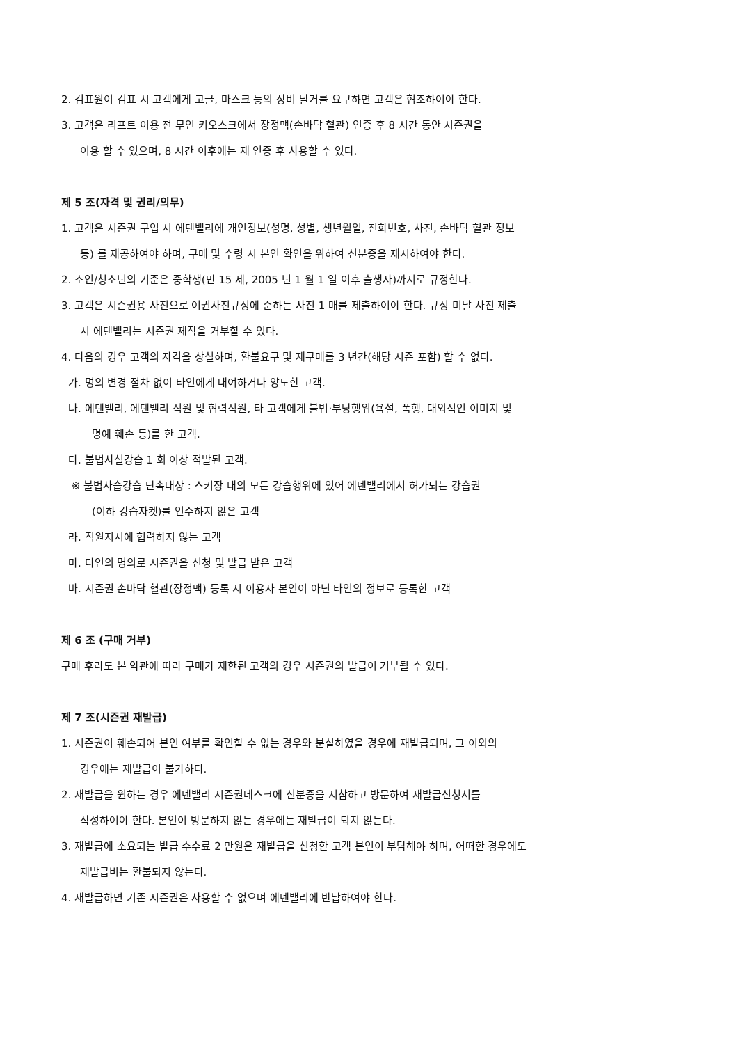2. 검표원이 검표 시 고객에게 고글, 마스크 등의 장비 탈거를 요구하면 고객은 협조하여야 한다.
3. 고객은 리프트 이용 전 무인 키오스크에서 장정맥(손바닥 혈관) 인증 후 8 시간 동안 시즌권을
이용 할 수 있으며, 8 시간 이후에는 재 인증 후 사용할 수 있다.
제 5 조(자격 및 권리/의무)
1. 고객은 시즌권 구입 시 에덴밸리에 개인정보(성명, 성별, 생년월일, 전화번호, 사진, 손바닥 혈관 정보
등) 를 제공하여야 하며, 구매 및 수령 시 본인 확인을 위하여 신분증을 제시하여야 한다.
2. 소인/청소년의 기준은 중학생(만 15 세, 2005 년 1 월 1 일 이후 출생자)까지로 규정한다.
3. 고객은 시즌권용 사진으로 여권사진규정에 준하는 사진 1 매를 제출하여야 한다. 규정 미달 사진 제출
시 에덴밸리는 시즌권 제작을 거부할 수 있다.
4. 다음의 경우 고객의 자격을 상실하며, 환불요구 및 재구매를 3 년간(해당 시즌 포함) 할 수 없다.
가. 명의 변경 절차 없이 타인에게 대여하거나 양도한 고객.
나. 에덴밸리, 에덴밸리 직원 및 협력직원, 타 고객에게 불법·부당행위(욕설, 폭행, 대외적인 이미지 및
명예 훼손 등)를 한 고객.
다. 불법사설강습 1 회 이상 적발된 고객.
※ 불법사습강습 단속대상 : 스키장 내의 모든 강습행위에 있어 에덴밸리에서 허가되는 강습권
(이하 강습자켓)를 인수하지 않은 고객
라. 직원지시에 협력하지 않는 고객
마. 타인의 명의로 시즌권을 신청 및 발급 받은 고객
바. 시즌권 손바닥 혈관(장정맥) 등록 시 이용자 본인이 아닌 타인의 정보로 등록한 고객
제 6 조 (구매 거부)
구매 후라도 본 약관에 따라 구매가 제한된 고객의 경우 시즌권의 발급이 거부될 수 있다.
제 7 조(시즌권 재발급)
1. 시즌권이 훼손되어 본인 여부를 확인할 수 없는 경우와 분실하였을 경우에 재발급되며, 그 이외의
경우에는 재발급이 불가하다.
2. 재발급을 원하는 경우 에덴밸리 시즌권데스크에 신분증을 지참하고 방문하여 재발급신청서를
작성하여야 한다. 본인이 방문하지 않는 경우에는 재발급이 되지 않는다.
3. 재발급에 소요되는 발급 수수료 2 만원은 재발급을 신청한 고객 본인이 부담해야 하며, 어떠한 경우에도
재발급비는 환불되지 않는다.
4. 재발급하면 기존 시즌권은 사용할 수 없으며 에덴밸리에 반납하여야 한다.